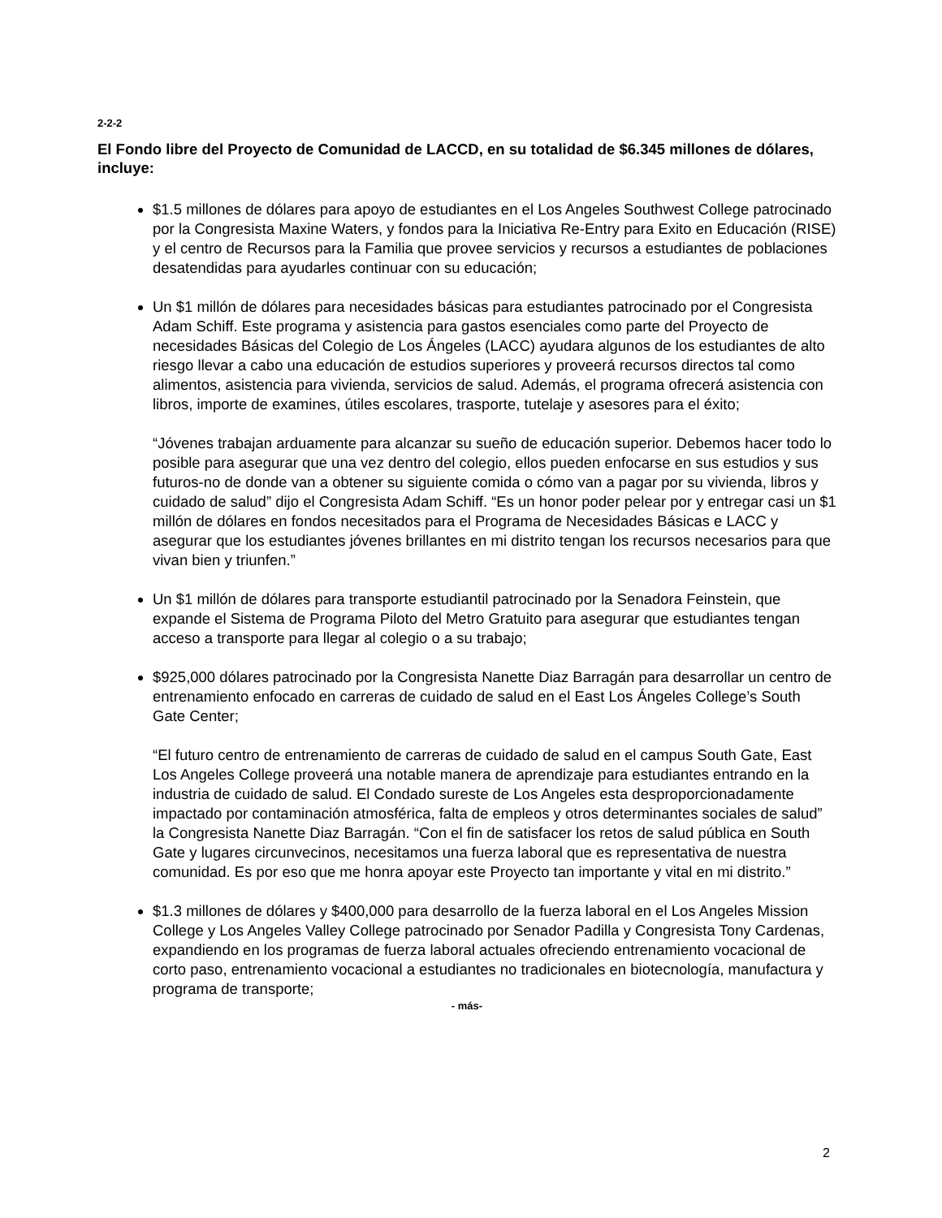2-2-2
El Fondo libre del Proyecto de Comunidad de LACCD, en su totalidad de $6.345 millones de dólares, incluye:
$1.5 millones de dólares para apoyo de estudiantes en el Los Angeles Southwest College patrocinado por la Congresista Maxine Waters, y fondos para la Iniciativa Re-Entry para Exito en Educación (RISE) y el centro de Recursos para la Familia que provee servicios y recursos a estudiantes de poblaciones desatendidas para ayudarles continuar con su educación;
Un $1 millón de dólares para necesidades básicas para estudiantes patrocinado por el Congresista Adam Schiff. Este programa y asistencia para gastos esenciales como parte del Proyecto de necesidades Básicas del Colegio de Los Ángeles (LACC) ayudara algunos de los estudiantes de alto riesgo llevar a cabo una educación de estudios superiores y proveerá recursos directos tal como alimentos, asistencia para vivienda, servicios de salud. Además, el programa ofrecerá asistencia con libros, importe de examines, útiles escolares, trasporte, tutelaje y asesores para el éxito;
“Jóvenes trabajan arduamente para alcanzar su sueño de educación superior. Debemos hacer todo lo posible para asegurar que una vez dentro del colegio, ellos pueden enfocarse en sus estudios y sus futuros-no de donde van a obtener su siguiente comida o cómo van a pagar por su vivienda, libros y cuidado de salud” dijo el Congresista Adam Schiff. “Es un honor poder pelear por y entregar casi un $1 millón de dólares en fondos necesitados para el Programa de Necesidades Básicas e LACC y asegurar que los estudiantes jóvenes brillantes en mi distrito tengan los recursos necesarios para que vivan bien y triunfen.”
Un $1 millón de dólares para transporte estudiantil patrocinado por la Senadora Feinstein, que expande el Sistema de Programa Piloto del Metro Gratuito para asegurar que estudiantes tengan acceso a transporte para llegar al colegio o a su trabajo;
$925,000 dólares patrocinado por la Congresista Nanette Diaz Barragán para desarrollar un centro de entrenamiento enfocado en carreras de cuidado de salud en el East Los Ángeles College’s South Gate Center;
“El futuro centro de entrenamiento de carreras de cuidado de salud en el campus South Gate, East Los Angeles College proveerá una notable manera de aprendizaje para estudiantes entrando en la industria de cuidado de salud. El Condado sureste de Los Angeles esta desproporcionadamente impactado por contaminación atmosférica, falta de empleos y otros determinantes sociales de salud” la Congresista Nanette Diaz Barragán. “Con el fin de satisfacer los retos de salud pública en South Gate y lugares circunvecinos, necesitamos una fuerza laboral que es representativa de nuestra comunidad. Es por eso que me honra apoyar este Proyecto tan importante y vital en mi distrito.”
$1.3 millones de dólares y $400,000 para desarrollo de la fuerza laboral en el Los Angeles Mission College y Los Angeles Valley College patrocinado por Senador Padilla y Congresista Tony Cardenas, expandiendo en los programas de fuerza laboral actuales ofreciendo entrenamiento vocacional de corto paso, entrenamiento vocacional a estudiantes no tradicionales en biotecnología, manufactura y programa de transporte;
- más-
2